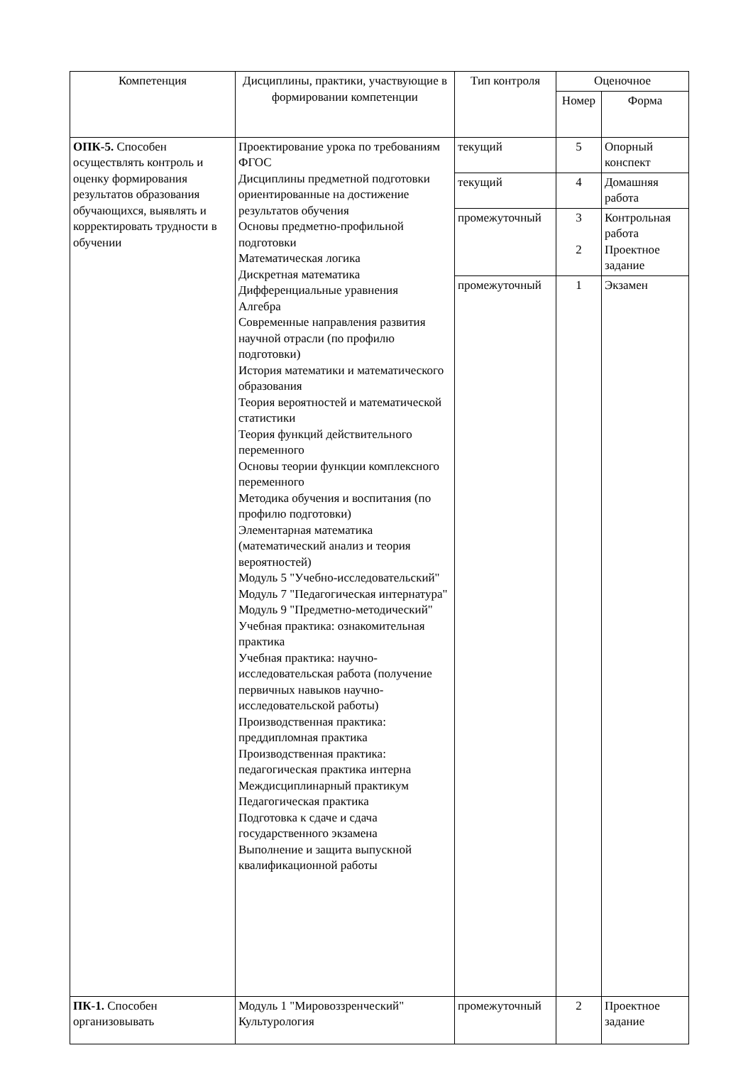| Компетенция | Дисциплины, практики, участвующие в формировании компетенции | Тип контроля | Оценочное | |
| --- | --- | --- | --- | --- |
| | | | Номер | Форма |
| ОПК-5. Способен осуществлять контроль и оценку формирования результатов образования обучающихся, выявлять и корректировать трудности в обучении | Проектирование урока по требованиям ФГОС Дисциплины предметной подготовки ориентированные на достижение результатов обучения Основы предметно-профильной подготовки Математическая логика Дискретная математика Дифференциальные уравнения Алгебра Современные направления развития научной отрасли (по профилю подготовки) История математики и математического образования Теория вероятностей и математической статистики Теория функций действительного переменного Основы теории функции комплексного переменного Методика обучения и воспитания (по профилю подготовки) Элементарная математика (математический анализ и теория вероятностей) Модуль 5 "Учебно-исследовательский" Модуль 7 "Педагогическая интернатура" Модуль 9 "Предметно-методический" Учебная практика: ознакомительная практика Учебная практика: научно-исследовательская работа (получение первичных навыков научно-исследовательской работы) Производственная практика: преддипломная практика Производственная практика: педагогическая практика интерна Междисциплинарный практикум Педагогическая практика Подготовка к сдаче и сдача государственного экзамена Выполнение и защита выпускной квалификационной работы | текущий | 5 | Опорный конспект |
| | | текущий | 4 | Домашняя работа |
| | | промежуточный | 3 2 | Контрольная работа Проектное задание |
| | | промежуточный | 1 | Экзамен |
| ПК-1. Способен организовывать | Модуль 1 "Мировоззренческий" Культурология | промежуточный | 2 | Проектное задание |